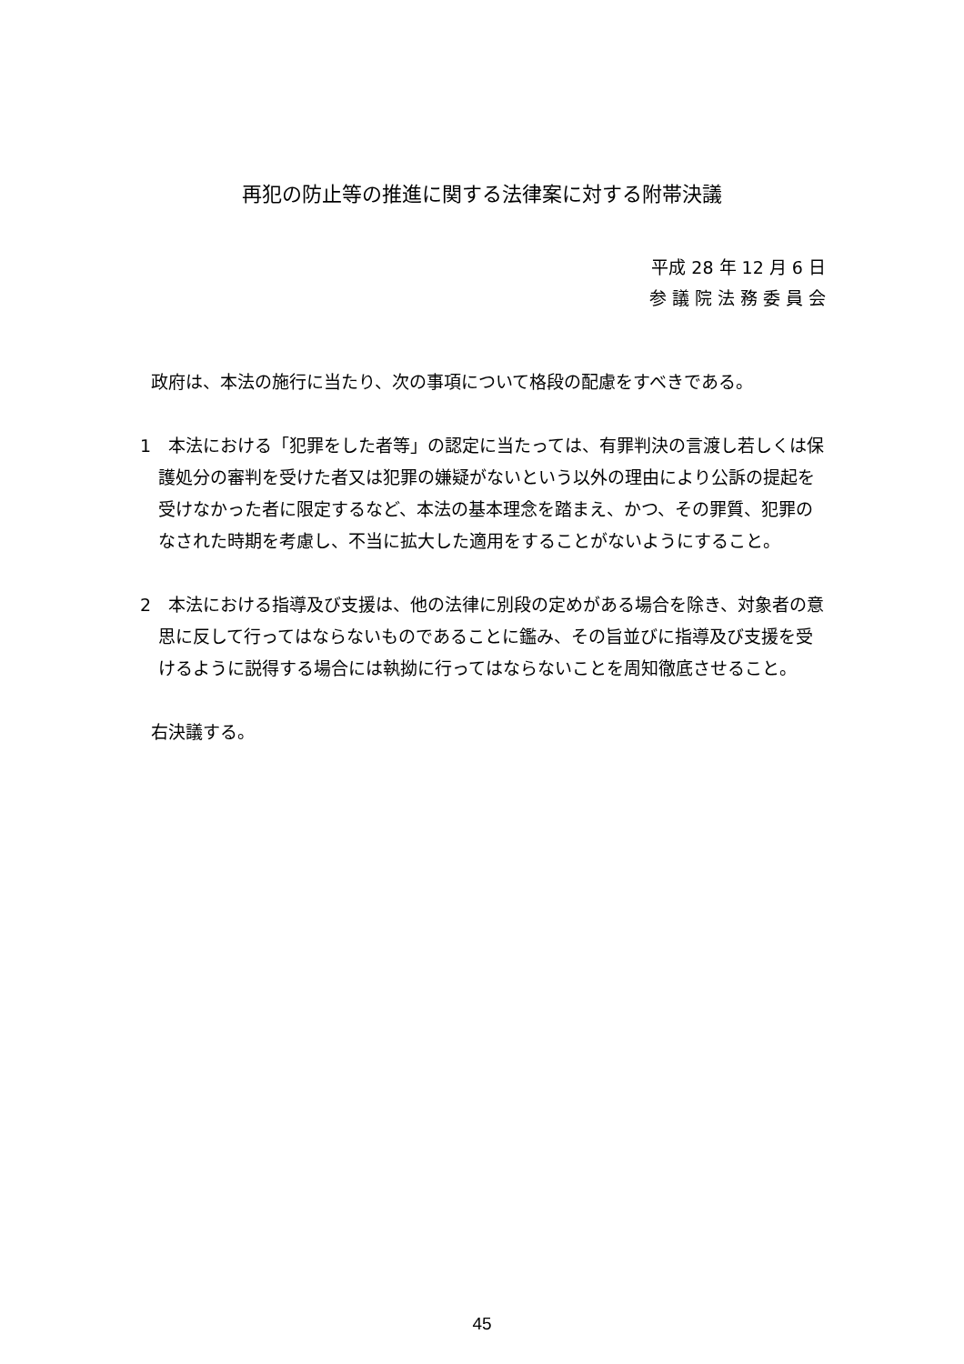再犯の防止等の推進に関する法律案に対する附帯決議
平成 28 年 12 月 6 日
参 議 院 法 務 委 員 会
政府は、本法の施行に当たり、次の事項について格段の配慮をすべきである。
1　本法における「犯罪をした者等」の認定に当たっては、有罪判決の言渡し若しくは保護処分の審判を受けた者又は犯罪の嫌疑がないという以外の理由により公訴の提起を受けなかった者に限定するなど、本法の基本理念を踏まえ、かつ、その罪質、犯罪のなされた時期を考慮し、不当に拡大した適用をすることがないようにすること。
2　本法における指導及び支援は、他の法律に別段の定めがある場合を除き、対象者の意思に反して行ってはならないものであることに鑑み、その旨並びに指導及び支援を受けるように説得する場合には執拗に行ってはならないことを周知徹底させること。
右決議する。
45